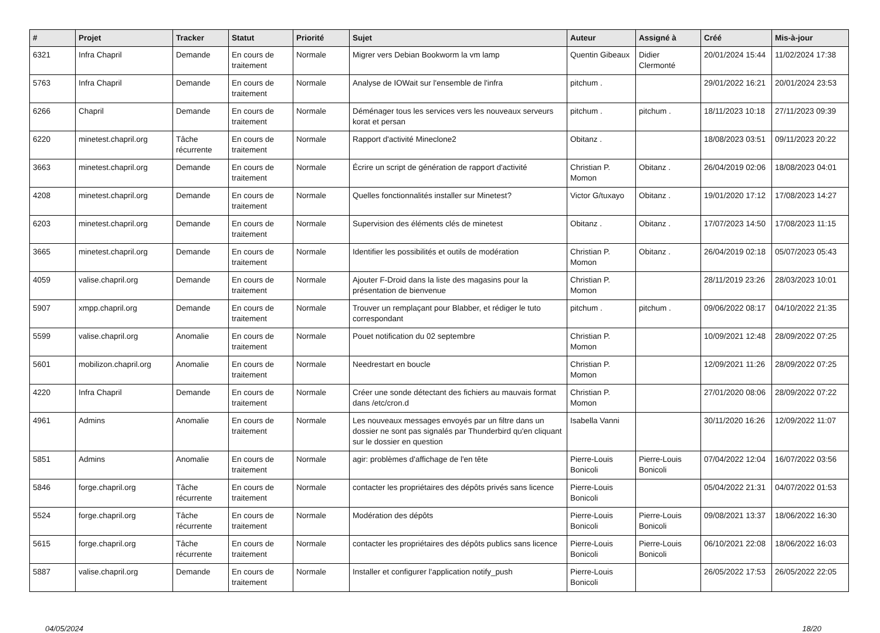| # | Projet | Tracker | Statut | Priorité | Sujet | Auteur | Assigné à | Créé | Mis-à-jour |
| --- | --- | --- | --- | --- | --- | --- | --- | --- | --- |
| 6321 | Infra Chapril | Demande | En cours de traitement | Normale | Migrer vers Debian Bookworm la vm lamp | Quentin Gibeaux | Didier Clermonté | 20/01/2024 15:44 | 11/02/2024 17:38 |
| 5763 | Infra Chapril | Demande | En cours de traitement | Normale | Analyse de IOWait sur l'ensemble de l'infra | pitchum . | | 29/01/2022 16:21 | 20/01/2024 23:53 |
| 6266 | Chapril | Demande | En cours de traitement | Normale | Déménager tous les services vers les nouveaux serveurs korat et persan | pitchum . | pitchum . | 18/11/2023 10:18 | 27/11/2023 09:39 |
| 6220 | minetest.chapril.org | Tâche récurrente | En cours de traitement | Normale | Rapport d'activité Mineclone2 | Obitanz . | | 18/08/2023 03:51 | 09/11/2023 20:22 |
| 3663 | minetest.chapril.org | Demande | En cours de traitement | Normale | Écrire un script de génération de rapport d'activité | Christian P. Momon | Obitanz . | 26/04/2019 02:06 | 18/08/2023 04:01 |
| 4208 | minetest.chapril.org | Demande | En cours de traitement | Normale | Quelles fonctionnalités installer sur Minetest? | Victor G/tuxayo | Obitanz . | 19/01/2020 17:12 | 17/08/2023 14:27 |
| 6203 | minetest.chapril.org | Demande | En cours de traitement | Normale | Supervision des éléments clés de minetest | Obitanz . | Obitanz . | 17/07/2023 14:50 | 17/08/2023 11:15 |
| 3665 | minetest.chapril.org | Demande | En cours de traitement | Normale | Identifier les possibilités et outils de modération | Christian P. Momon | Obitanz . | 26/04/2019 02:18 | 05/07/2023 05:43 |
| 4059 | valise.chapril.org | Demande | En cours de traitement | Normale | Ajouter F-Droid dans la liste des magasins pour la présentation de bienvenue | Christian P. Momon | | 28/11/2019 23:26 | 28/03/2023 10:01 |
| 5907 | xmpp.chapril.org | Demande | En cours de traitement | Normale | Trouver un remplaçant pour Blabber, et rédiger le tuto correspondant | pitchum . | pitchum . | 09/06/2022 08:17 | 04/10/2022 21:35 |
| 5599 | valise.chapril.org | Anomalie | En cours de traitement | Normale | Pouet notification du 02 septembre | Christian P. Momon | | 10/09/2021 12:48 | 28/09/2022 07:25 |
| 5601 | mobilizon.chapril.org | Anomalie | En cours de traitement | Normale | Needrestart en boucle | Christian P. Momon | | 12/09/2021 11:26 | 28/09/2022 07:25 |
| 4220 | Infra Chapril | Demande | En cours de traitement | Normale | Créer une sonde détectant des fichiers au mauvais format dans /etc/cron.d | Christian P. Momon | | 27/01/2020 08:06 | 28/09/2022 07:22 |
| 4961 | Admins | Anomalie | En cours de traitement | Normale | Les nouveaux messages envoyés par un filtre dans un dossier ne sont pas signalés par Thunderbird qu'en cliquant sur le dossier en question | Isabella Vanni | | 30/11/2020 16:26 | 12/09/2022 11:07 |
| 5851 | Admins | Anomalie | En cours de traitement | Normale | agir: problèmes d'affichage de l'en tête | Pierre-Louis Bonicoli | Pierre-Louis Bonicoli | 07/04/2022 12:04 | 16/07/2022 03:56 |
| 5846 | forge.chapril.org | Tâche récurrente | En cours de traitement | Normale | contacter les propriétaires des dépôts privés sans licence | Pierre-Louis Bonicoli | | 05/04/2022 21:31 | 04/07/2022 01:53 |
| 5524 | forge.chapril.org | Tâche récurrente | En cours de traitement | Normale | Modération des dépôts | Pierre-Louis Bonicoli | Pierre-Louis Bonicoli | 09/08/2021 13:37 | 18/06/2022 16:30 |
| 5615 | forge.chapril.org | Tâche récurrente | En cours de traitement | Normale | contacter les propriétaires des dépôts publics sans licence | Pierre-Louis Bonicoli | Pierre-Louis Bonicoli | 06/10/2021 22:08 | 18/06/2022 16:03 |
| 5887 | valise.chapril.org | Demande | En cours de traitement | Normale | Installer et configurer l'application notify_push | Pierre-Louis Bonicoli | | 26/05/2022 17:53 | 26/05/2022 22:05 |
04/05/2024 18/20